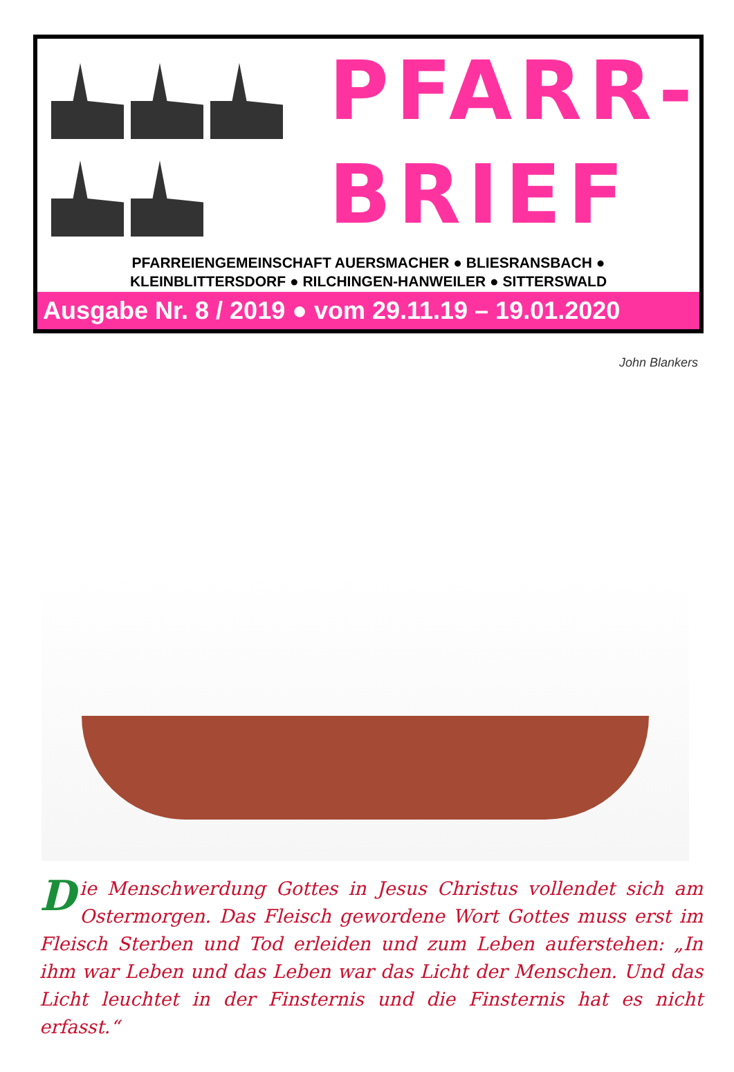PFARR-
BRIEF
PFARREIENGEMEINSCHAFT AUERSMACHER ● BLIESRANSBACH ●
KLEINBLITTERSDORF ● RILCHINGEN-HANWEILER ● SITTERSWALD
Ausgabe Nr. 8 / 2019 ● vom 29.11.19 – 19.01.2020
John Blankers
Die Menschwerdung Gottes in Jesus Christus vollendet sich am Oster­morgen. Das Fleisch gewordene Wort Gottes muss erst im Fleisch Sterben und Tod erleiden und zum Leben auferstehen: „In ihm war Leben und das Leben war das Licht der Menschen. Und das Licht leuchtet in der Finsternis und die Finsternis hat es nicht erfasst.“